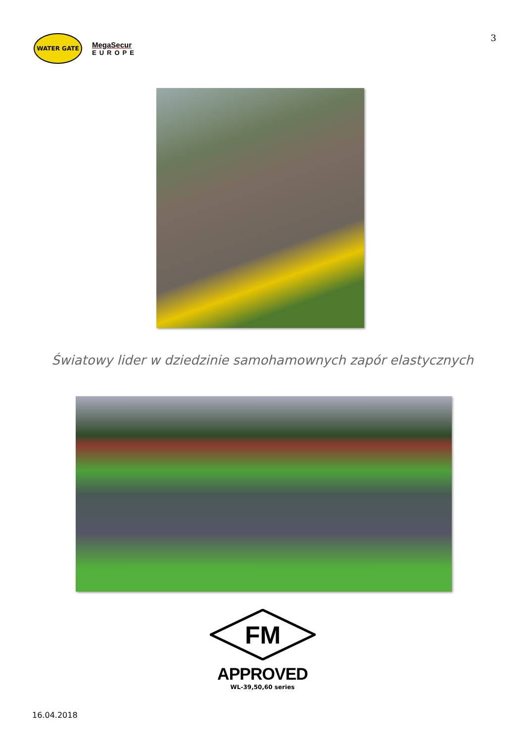3
WATER GATE
MegaSecur
EUROPE
Światowy lider w dziedzinie samohamownych zapór elastycznych
FM
APPROVED
WL-39,50,60 series
16.04.2018